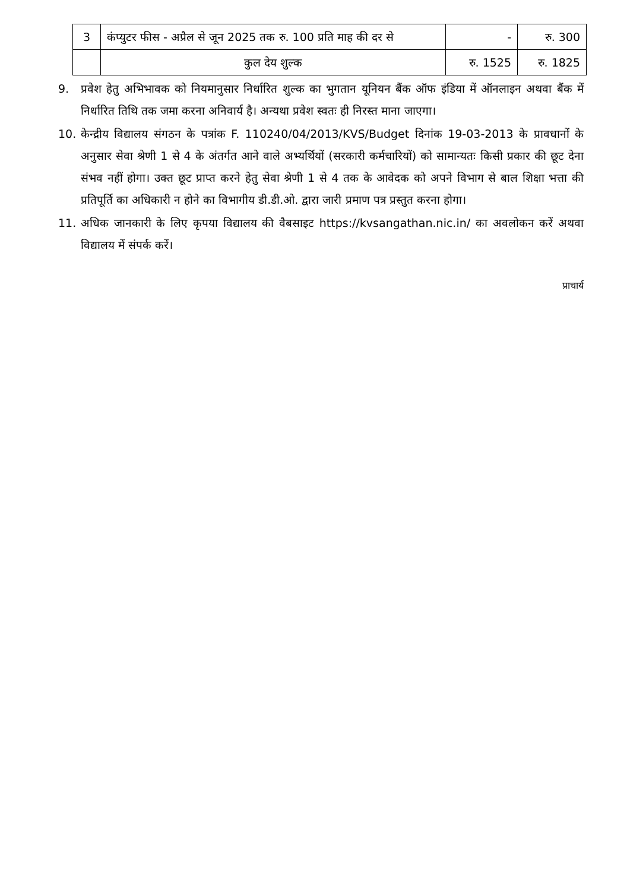| 3 | कंप्युटर फीस - अप्रैल से जून 2025 तक रु. 100 प्रति माह की दर से | - | रु. 300 |
| | कुल देय शुल्क | रु. 1525 | रु. 1825 |
9. प्रवेश हेतु अभिभावक को नियमानुसार निर्धारित शुल्क का भुगतान यूनियन बैंक ऑफ इंडिया में ऑनलाइन अथवा बैंक में निर्धारित तिथि तक जमा करना अनिवार्य है। अन्यथा प्रवेश स्वतः ही निरस्त माना जाएगा।
10. केन्द्रीय विद्यालय संगठन के पत्रांक F. 110240/04/2013/KVS/Budget दिनांक 19-03-2013 के प्रावधानों के अनुसार सेवा श्रेणी 1 से 4 के अंतर्गत आने वाले अभ्यर्थियों (सरकारी कर्मचारियों) को सामान्यतः किसी प्रकार की छूट देना संभव नहीं होगा। उक्त छूट प्राप्त करने हेतु सेवा श्रेणी 1 से 4 तक के आवेदक को अपने विभाग से बाल शिक्षा भत्ता की प्रतिपूर्ति का अधिकारी न होने का विभागीय डी.डी.ओ. द्वारा जारी प्रमाण पत्र प्रस्तुत करना होगा।
11. अधिक जानकारी के लिए कृपया विद्यालय की वैबसाइट https://kvsangathan.nic.in/ का अवलोकन करें अथवा विद्यालय में संपर्क करें।
प्राचार्य